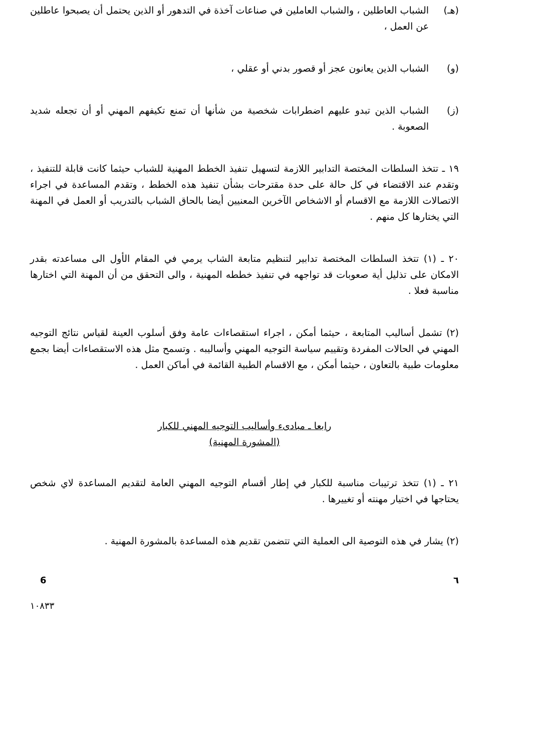(هـ) الشباب العاطلين ، والشباب العاملين في صناعات آخذة في التدهور أو الذين يحتمل أن يصبحوا عاطلين عن العمل ،
(و) الشباب الذين يعانون عجز أو قصور بدني أو عقلي ،
(ز) الشباب الذين تبدو عليهم اضطرابات شخصية من شأنها أن تمنع تكيفهم المهني أو أن تجعله شديد الصعوبة .
١٩ ـ تتخذ السلطات المختصة التدابير اللازمة لتسهيل تنفيذ الخطط المهنية للشباب حيثما كانت قابلة للتنفيذ ، وتقدم عند الاقتضاء في كل حالة على حدة مقترحات بشأن تنفيذ هذه الخطط ، وتقدم المساعدة في اجراء الاتصالات اللازمة مع الاقسام أو الاشخاص الآخرين المعنيين أيضا بالحاق الشباب بالتدريب أو العمل في المهنة التي يختارها كل منهم .
٢٠ ـ (١) تتخذ السلطات المختصة تدابير لتنظيم متابعة الشاب يرمي في المقام الأول الى مساعدته بقدر الامكان على تذليل أية صعوبات قد تواجهه في تنفيذ خططه المهنية ، والى التحقق من أن المهنة التي اختارها مناسبة فعلا .
(٢) تشمل أساليب المتابعة ، حيثما أمكن ، اجراء استقصاءات عامة وفق أسلوب العينة لقياس نتائج التوجيه المهني في الحالات المفردة وتقييم سياسة التوجيه المهني وأساليبه . وتسمح مثل هذه الاستقصاءات أيضا بجمع معلومات طبية بالتعاون ، حيثما أمكن ، مع الاقسام الطبية القائمة في أماكن العمل .
رابعا ـ مبادىء وأساليب التوجيه المهني للكبار
(المشورة المهنية)
٢١ ـ (١) تتخذ ترتيبات مناسبة للكبار في إطار أقسام التوجيه المهني العامة لتقديم المساعدة لاي شخص يحتاجها في اختيار مهنته أو تغييرها .
(٢) يشار في هذه التوصية الى العملية التي تتضمن تقديم هذه المساعدة بالمشورة المهنية .
6 ٦
١٠٨٣٣